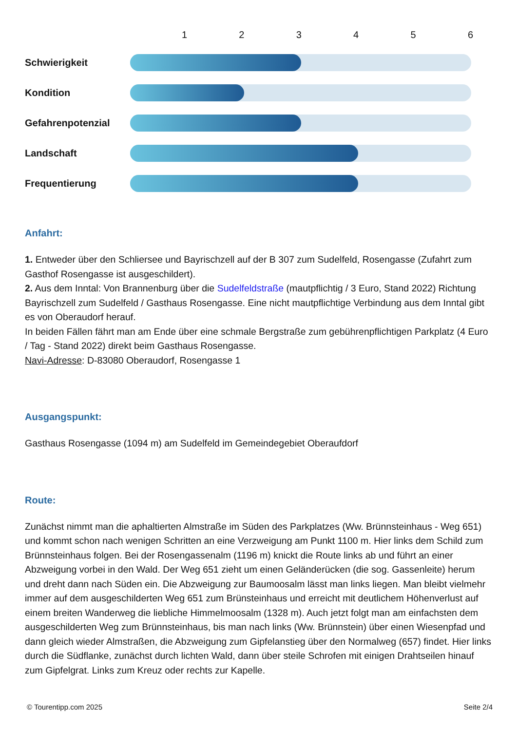| | 1 | 2 | 3 | 4 | 5 | 6 |
| --- | --- | --- | --- | --- | --- | --- |
| Schwierigkeit | | | | | | |
| Kondition | | | | | | |
| Gefahrenpotenzial | | | | | | |
| Landschaft | | | | | | |
| Frequentierung | | | | | | |
Anfahrt:
1. Entweder über den Schliersee und Bayrischzell auf der B 307 zum Sudelfeld, Rosengasse (Zufahrt zum Gasthof Rosengasse ist ausgeschildert).
2. Aus dem Inntal: Von Brannenburg über die Sudelfeldstraße (mautpflichtig / 3 Euro, Stand 2022) Richtung Bayrischzell zum Sudelfeld / Gasthaus Rosengasse. Eine nicht mautpflichtige Verbindung aus dem Inntal gibt es von Oberaudorf herauf.
In beiden Fällen fährt man am Ende über eine schmale Bergstraße zum gebührenpflichtigen Parkplatz (4 Euro / Tag - Stand 2022) direkt beim Gasthaus Rosengasse.
Navi-Adresse: D-83080 Oberaudorf, Rosengasse 1
Ausgangspunkt:
Gasthaus Rosengasse (1094 m) am Sudelfeld im Gemeindegebiet Oberaufdorf
Route:
Zunächst nimmt man die aphaltierten Almstraße im Süden des Parkplatzes (Ww. Brünnsteinhaus - Weg 651) und kommt schon nach wenigen Schritten an eine Verzweigung am Punkt 1100 m. Hier links dem Schild zum Brünnsteinhaus folgen. Bei der Rosengassenalm (1196 m) knickt die Route links ab und führt an einer Abzweigung vorbei in den Wald. Der Weg 651 zieht um einen Geländerücken (die sog. Gassenleite) herum und dreht dann nach Süden ein. Die Abzweigung zur Baumoosalm lässt man links liegen. Man bleibt vielmehr immer auf dem ausgeschilderten Weg 651 zum Brünsteinhaus und erreicht mit deutlichem Höhenverlust auf einem breiten Wanderweg die liebliche Himmelmoosalm (1328 m). Auch jetzt folgt man am einfachsten dem ausgeschilderten Weg zum Brünnsteinhaus, bis man nach links (Ww. Brünnstein) über einen Wiesenpfad und dann gleich wieder Almstraßen, die Abzweigung zum Gipfelanstieg über den Normalweg (657) findet. Hier links durch die Südflanke, zunächst durch lichten Wald, dann über steile Schrofen mit einigen Drahtseilen hinauf zum Gipfelgrat. Links zum Kreuz oder rechts zur Kapelle.
© Tourentipp.com 2025 Seite 2/4